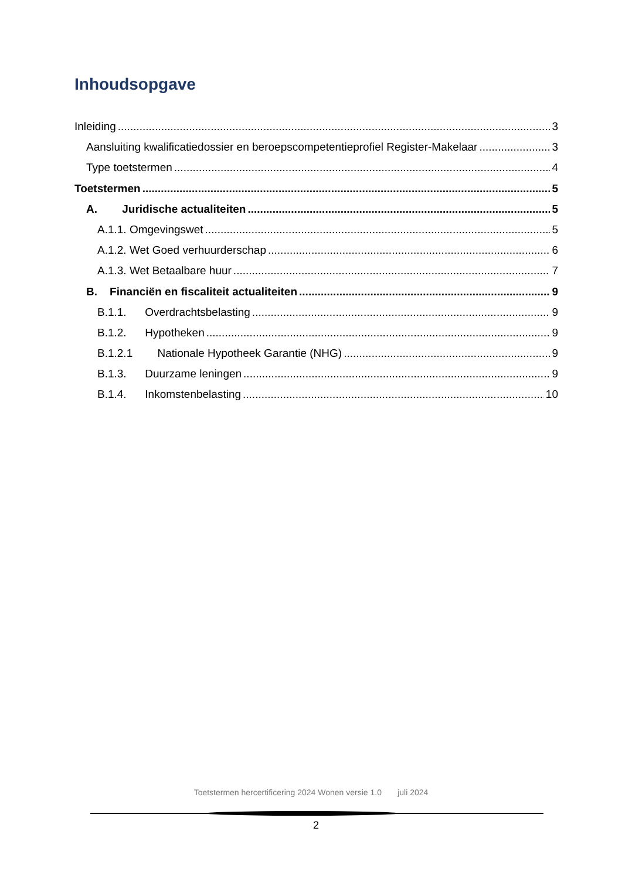Inhoudsopgave
Inleiding 3
Aansluiting kwalificatiedossier en beroepscompetentieprofiel Register-Makelaar 3
Type toetstermen 4
Toetstermen 5
A. Juridische actualiteiten 5
A.1.1. Omgevingswet 5
A.1.2. Wet Goed verhuurderschap 6
A.1.3. Wet Betaalbare huur 7
B. Financiën en fiscaliteit actualiteiten 9
B.1.1. Overdrachtsbelasting 9
B.1.2. Hypotheken 9
B.1.2.1 Nationale Hypotheek Garantie (NHG) 9
B.1.3. Duurzame leningen 9
B.1.4. Inkomstenbelasting 10
Toetstermen hercertificering 2024 Wonen versie 1.0 juli 2024
2